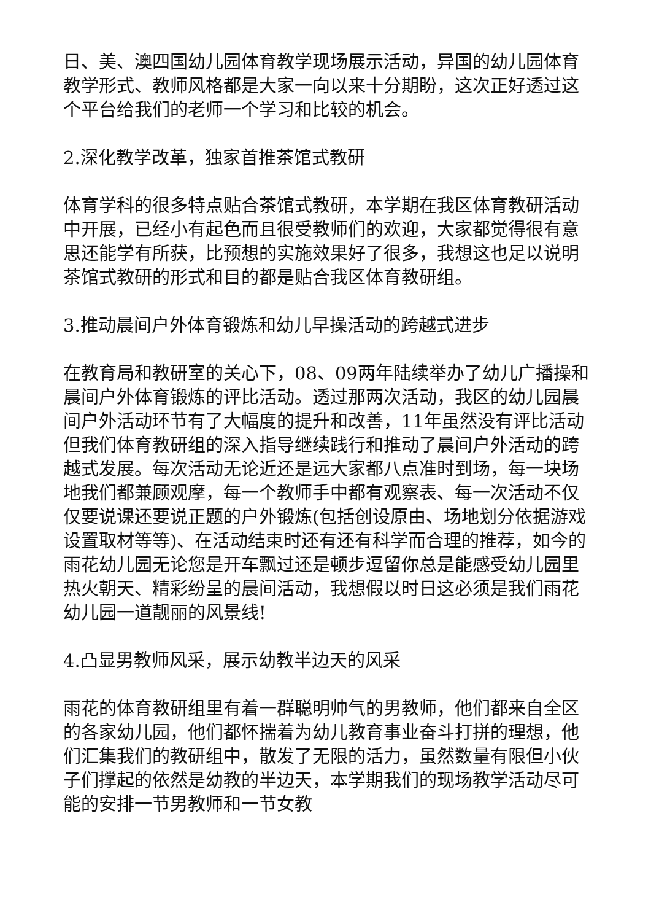日、美、澳四国幼儿园体育教学现场展示活动，异国的幼儿园体育教学形式、教师风格都是大家一向以来十分期盼，这次正好透过这个平台给我们的老师一个学习和比较的机会。
2.深化教学改革，独家首推茶馆式教研
体育学科的很多特点贴合茶馆式教研，本学期在我区体育教研活动中开展，已经小有起色而且很受教师们的欢迎，大家都觉得很有意思还能学有所获，比预想的实施效果好了很多，我想这也足以说明茶馆式教研的形式和目的都是贴合我区体育教研组。
3.推动晨间户外体育锻炼和幼儿早操活动的跨越式进步
在教育局和教研室的关心下，08、09两年陆续举办了幼儿广播操和晨间户外体育锻炼的评比活动。透过那两次活动，我区的幼儿园晨间户外活动环节有了大幅度的提升和改善，11年虽然没有评比活动但我们体育教研组的深入指导继续践行和推动了晨间户外活动的跨越式发展。每次活动无论近还是远大家都八点准时到场，每一块场地我们都兼顾观摩，每一个教师手中都有观察表、每一次活动不仅仅要说课还要说正题的户外锻炼(包括创设原由、场地划分依据游戏设置取材等等)、在活动结束时还有还有科学而合理的推荐，如今的雨花幼儿园无论您是开车飘过还是顿步逗留你总是能感受幼儿园里热火朝天、精彩纷呈的晨间活动，我想假以时日这必须是我们雨花幼儿园一道靓丽的风景线!
4.凸显男教师风采，展示幼教半边天的风采
雨花的体育教研组里有着一群聪明帅气的男教师，他们都来自全区的各家幼儿园，他们都怀揣着为幼儿教育事业奋斗打拼的理想，他们汇集我们的教研组中，散发了无限的活力，虽然数量有限但小伙子们撑起的依然是幼教的半边天，本学期我们的现场教学活动尽可能的安排一节男教师和一节女教